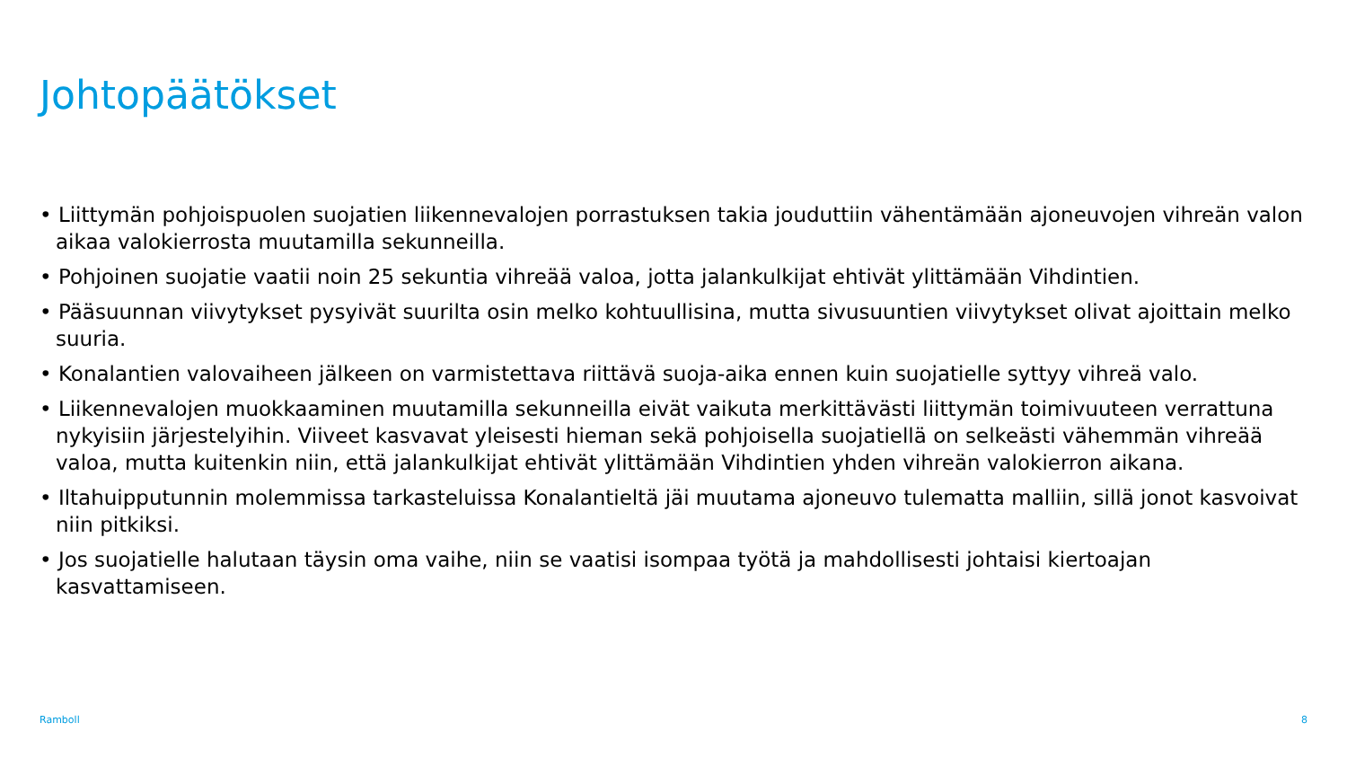Johtopäätökset
• Liittymän pohjoispuolen suojatien liikennevalojen porrastuksen takia jouduttiin vähentämään ajoneuvojen vihreän valon aikaa valokierrosta muutamilla sekunneilla.
• Pohjoinen suojatie vaatii noin 25 sekuntia vihreää valoa, jotta jalankulkijat ehtivät ylittämään Vihdintien.
• Pääsuunnan viivytykset pysyivät suurilta osin melko kohtuullisina, mutta sivusuuntien viivytykset olivat ajoittain melko suuria.
• Konalantien valovaiheen jälkeen on varmistettava riittävä suoja-aika ennen kuin suojatielle syttyy vihreä valo.
• Liikennevalojen muokkaaminen muutamilla sekunneilla eivät vaikuta merkittävästi liittymän toimivuuteen verrattuna nykyisiin järjestelyihin. Viiveet kasvavat yleisesti hieman sekä pohjoisella suojatiellä on selkeästi vähemmän vihreää valoa, mutta kuitenkin niin, että jalankulkijat ehtivät ylittämään Vihdintien yhden vihreän valokierron aikana.
• Iltahuipputunnin molemmissa tarkasteluissa Konalantieltä jäi muutama ajoneuvo tulematta malliin, sillä jonot kasvoivat niin pitkiksi.
• Jos suojatielle halutaan täysin oma vaihe, niin se vaatisi isompaa työtä ja mahdollisesti johtaisi kiertoajan kasvattamiseen.
Ramboll 8